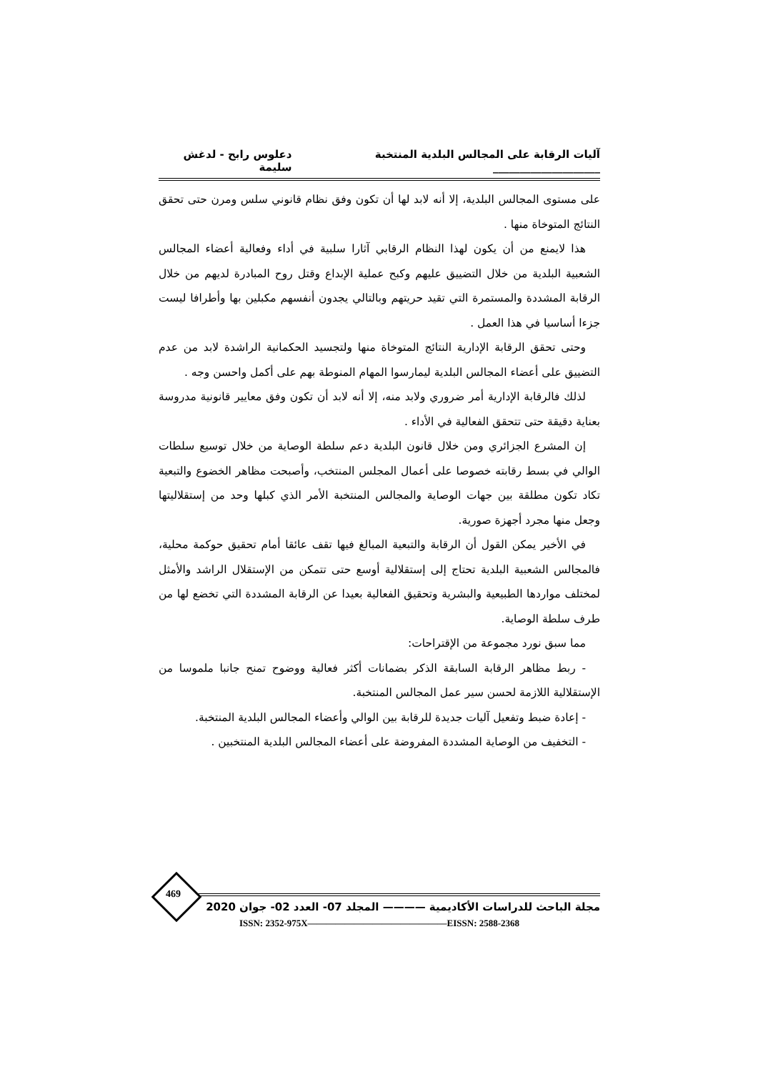آليات الرقابة على المجالس البلدية المنتخبة ____________________ دعلوس رابح - لدغش سليمة
على مستوى المجالس البلدية، إلا أنه لابد لها أن تكون وفق نظام قانوني سلس ومرن حتى تحقق النتائج المتوخاة منها .
هذا لايمنع من أن يكون لهذا النظام الرقابي آثارا سلبية في أداء وفعالية أعضاء المجالس الشعبية البلدية من خلال التضييق عليهم وكبح عملية الإبداع وقتل روح المبادرة لديهم من خلال الرقابة المشددة والمستمرة التي تقيد حريتهم وبالتالي يجدون أنفسهم مكبلين بها وأطرافا ليست جزءا أساسيا في هذا العمل .
وحتى تحقق الرقابة الإدارية النتائج المتوخاة منها ولتجسيد الحكمانية الراشدة لابد من عدم التضييق على أعضاء المجالس البلدية ليمارسوا المهام المنوطة بهم على أكمل واحسن وجه .
لذلك فالرقابة الإدارية أمر ضروري ولابد منه، إلا أنه لابد أن تكون وفق معايير قانونية مدروسة بعناية دقيقة حتى تتحقق الفعالية في الأداء .
إن المشرع الجزائري ومن خلال قانون البلدية دعم سلطة الوصاية من خلال توسيع سلطات الوالي في بسط رقابته خصوصا على أعمال المجلس المنتخب، وأصبحت مظاهر الخضوع والتبعية تكاد تكون مطلقة بين جهات الوصاية والمجالس المنتخبة الأمر الذي كبلها وحد من إستقلاليتها وجعل منها مجرد أجهزة صورية.
في الأخير يمكن القول أن الرقابة والتبعية المبالغ فيها تقف عائقا أمام تحقيق حوكمة محلية، فالمجالس الشعبية البلدية تحتاج إلى إستقلالية أوسع حتى تتمكن من الإستقلال الراشد والأمثل لمختلف مواردها الطبيعية والبشرية وتحقيق الفعالية بعيدا عن الرقابة المشددة التي تخضع لها من طرف سلطة الوصاية.
مما سبق نورد مجموعة من الإقتراحات:
- ربط مظاهر الرقابة السابقة الذكر بضمانات أكثر فعالية ووضوح تمنح جانبا ملموسا من الإستقلالية اللازمة لحسن سير عمل المجالس المنتخبة.
- إعادة ضبط وتفعيل آليات جديدة للرقابة بين الوالي وأعضاء المجالس البلدية المنتخبة.
- التخفيف من الوصاية المشددة المفروضة على أعضاء المجالس البلدية المنتخبين .
469
مجلة الباحث للدراسات الأكاديمية ———— المجلد 07- العدد 02- جوان 2020
ISSN: 2352-975X———————————————EISSN: 2588-2368